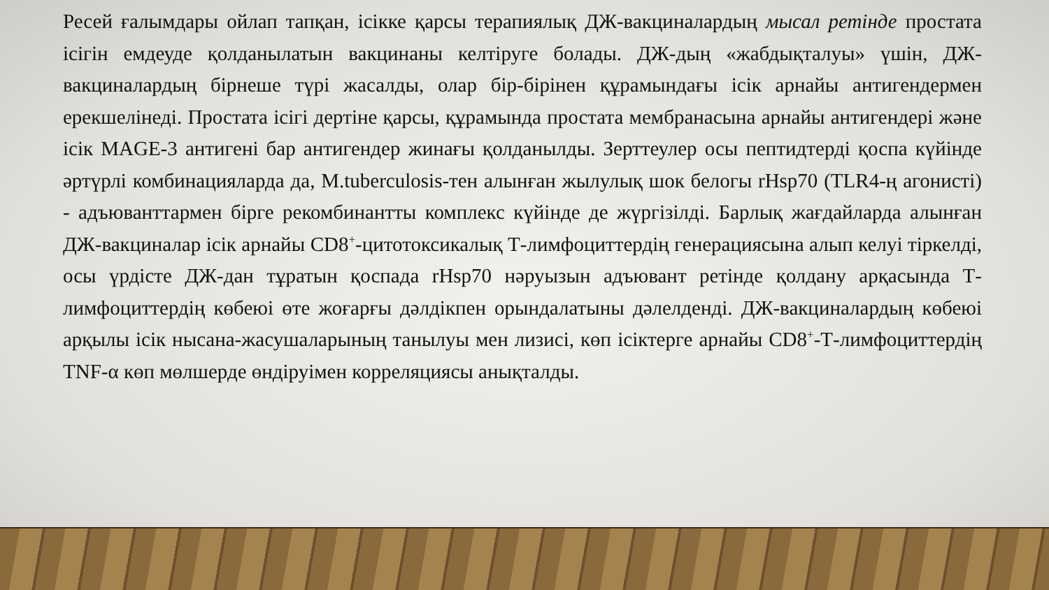Ресей ғалымдары ойлап тапқан, ісікке қарсы терапиялық ДЖ-вакциналардың мысал ретінде простата ісігін емдеуде қолданылатын вакцинаны келтіруге болады. ДЖ-дың «жабдықталуы» үшін, ДЖ-вакциналардың бірнеше түрі жасалды, олар бір-бірінен құрамындағы ісік арнайы антигендермен ерекшелінеді. Простата ісігі дертіне қарсы, құрамында простата мембранасына арнайы антигендері және ісік MAGE-3 антигені бар антигендер жинағы қолданылды. Зерттеулер осы пептидтерді қоспа күйінде әртүрлі комбинацияларда да, M.tuberculosis-тен алынған жылулық шок белогы rHsp70 (TLR4-ң агонисті) - адъюванттармен бірге рекомбинантты комплекс күйінде де жүргізілді. Барлық жағдайларда алынған ДЖ-вакциналар ісік арнайы CD8<sup>+</sup>-цитотоксикалық Т-лимфоциттердің генерациясына алып келуі тіркелді, осы үрдісте ДЖ-дан тұратын қоспада rHsp70 нәруызын адъювант ретінде қолдану арқасында Т-лимфоциттердің көбеюі өте жоғарғы дәлдікпен орындалатыны дәлелденді. ДЖ-вакциналардың көбеюі арқылы ісік нысана-жасушаларының танылуы мен лизисі, көп ісіктерге арнайы CD8<sup>+</sup>-Т-лимфоциттердің TNF-α көп мөлшерде өндіруімен корреляциясы анықталды.